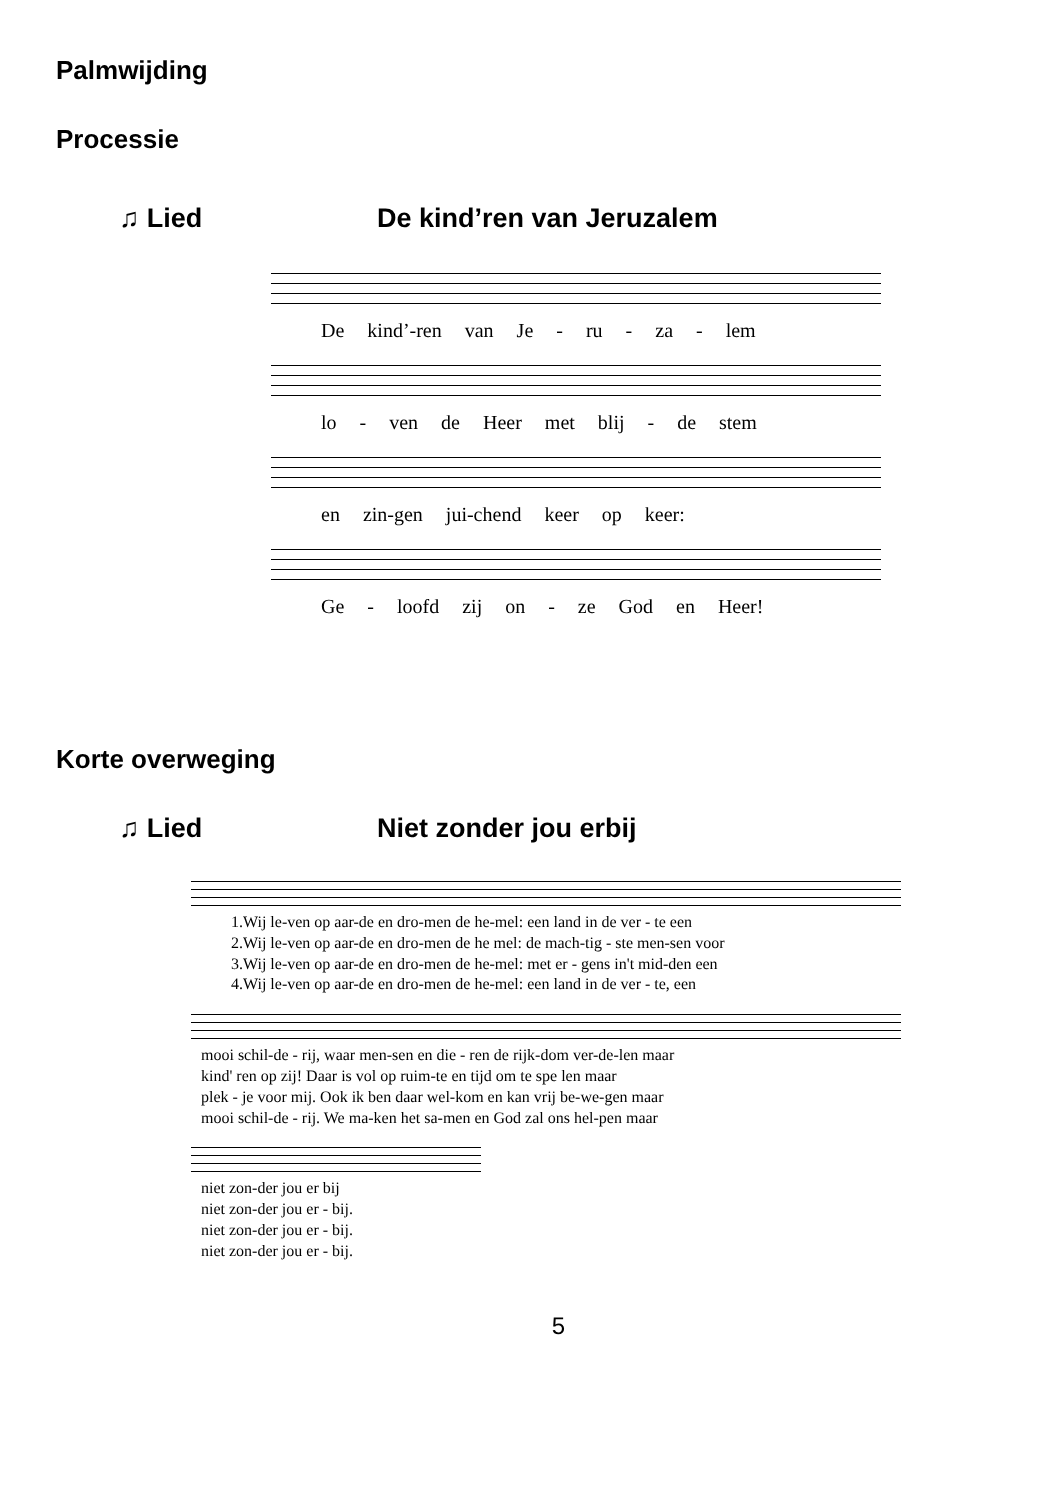Palmwijding
Processie
♫ Lied De kind’ren van Jeruzalem
De kind’-ren van Je - ru - za - lem
lo - ven de Heer met blij - de stem
en zin-gen jui-chend keer op keer:
Ge - loofd zij on - ze God en Heer!
Korte overweging
♫ Lied Niet zonder jou erbij
1.Wij le-ven op aar-de en dro-men de he-mel: een land in de ver - te een 2.Wij le-ven op aar-de en dro-men de he mel: de mach-tig - ste men-sen voor 3.Wij le-ven op aar-de en dro-men de he-mel: met er - gens in't mid-den een 4.Wij le-ven op aar-de en dro-men de he-mel: een land in de ver - te, een
mooi schil-de - rij, waar men-sen en die - ren de rijk-dom ver-de-len maar kind' ren op zij! Daar is vol op ruim-te en tijd om te spe len maar plek - je voor mij. Ook ik ben daar wel-kom en kan vrij be-we-gen maar mooi schil-de - rij. We ma-ken het sa-men en God zal ons hel-pen maar
niet zon-der jou er bij niet zon-der jou er - bij. niet zon-der jou er - bij. niet zon-der jou er - bij.
5